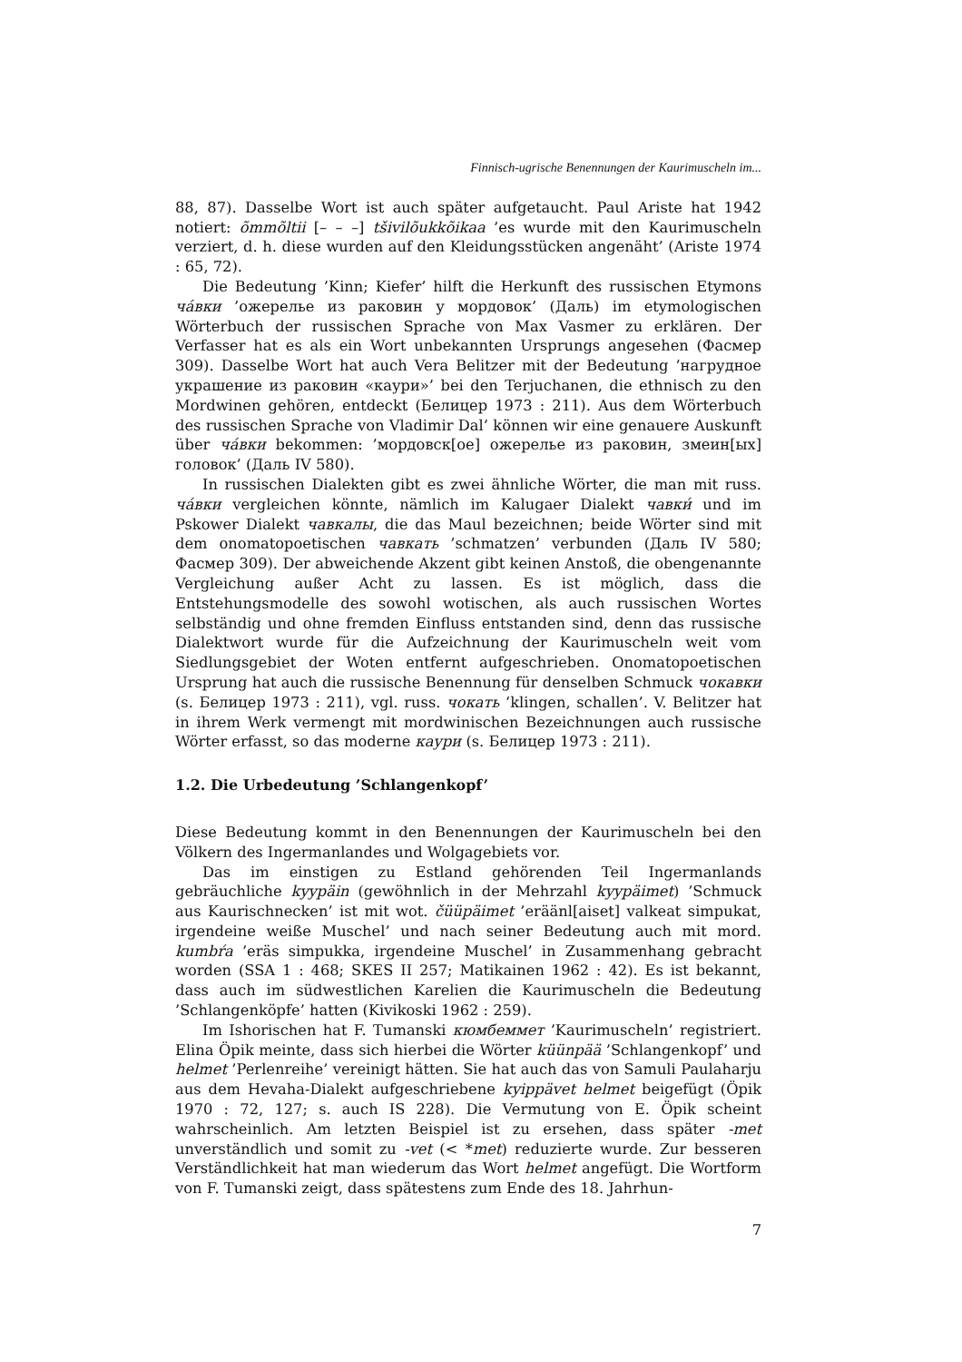Finnisch-ugrische Benennungen der Kaurimuscheln im...
88, 87). Dasselbe Wort ist auch später aufgetaucht. Paul Ariste hat 1942 notiert: õmmõltii [– – –] tšivilõukkõikaa ’es wurde mit den Kaurimuscheln verziert, d. h. diese wurden auf den Kleidungsstücken angenäht’ (Ariste 1974 : 65, 72).
Die Bedeutung ’Kinn; Kiefer’ hilft die Herkunft des russischen Etymons ча́вки ’ожерелье из раковин у мордовок’ (Даль) im etymologischen Wörterbuch der russischen Sprache von Max Vasmer zu erklären. Der Verfasser hat es als ein Wort unbekannten Ursprungs angesehen (Фасмер 309). Dasselbe Wort hat auch Vera Belitzer mit der Bedeutung ’нагрудное украшение из раковин «каури»’ bei den Terjuchanen, die ethnisch zu den Mordwinen gehören, entdeckt (Белицер 1973 : 211). Aus dem Wörterbuch des russischen Sprache von Vladimir Dal’ können wir eine genauere Auskunft über ча́вки bekommen: ’мордовск[ое] ожерелье из раковин, змеин[ых] головок’ (Даль IV 580).
In russischen Dialekten gibt es zwei ähnliche Wörter, die man mit russ. ча́вки vergleichen könnte, nämlich im Kalugaer Dialekt чавки́ und im Pskower Dialekt чавкалы, die das Maul bezeichnen; beide Wörter sind mit dem onomatopoetischen чавкать ’schmatzen’ verbunden (Даль IV 580; Фасмер 309). Der abweichende Akzent gibt keinen Anstoß, die obengenannte Vergleichung außer Acht zu lassen. Es ist möglich, dass die Entstehungsmodelle des sowohl wotischen, als auch russischen Wortes selbständig und ohne fremden Einfluss entstanden sind, denn das russische Dialektwort wurde für die Aufzeichnung der Kaurimuscheln weit vom Siedlungsgebiet der Woten entfernt aufgeschrieben. Onomatopoetischen Ursprung hat auch die russische Benennung für denselben Schmuck чокавки (s. Белицер 1973 : 211), vgl. russ. чокать ’klingen, schallen’. V. Belitzer hat in ihrem Werk vermengt mit mordwinischen Bezeichnungen auch russische Wörter erfasst, so das moderne каури (s. Белицер 1973 : 211).
1.2. Die Urbedeutung ’Schlangenkopf’
Diese Bedeutung kommt in den Benennungen der Kaurimuscheln bei den Völkern des Ingermanlandes und Wolgagebiets vor.
Das im einstigen zu Estland gehörenden Teil Ingermanlands gebräuchliche kyypäin (gewöhnlich in der Mehrzahl kyypäimet) ’Schmuck aus Kaurischnecken’ ist mit wot. čüüpäimet ’eräänl[aiset] valkeat simpukat, irgendeine weiße Muschel’ und nach seiner Bedeutung auch mit mord. kumbŕa ’eräs simpukka, irgendeine Muschel’ in Zusammenhang gebracht worden (SSA 1 : 468; SKES II 257; Matikainen 1962 : 42). Es ist bekannt, dass auch im südwestlichen Karelien die Kaurimuscheln die Bedeutung ’Schlangenköpfe’ hatten (Kivikoski 1962 : 259).
Im Ishorischen hat F. Tumanski кюмбеммет ’Kaurimuscheln’ registriert. Elina Öpik meinte, dass sich hierbei die Wörter küünpää ’Schlangenkopf’ und helmet ’Perlenreihe’ vereinigt hätten. Sie hat auch das von Samuli Paulaharju aus dem Hevaha-Dialekt aufgeschriebene kyippävet helmet beigefügt (Öpik 1970 : 72, 127; s. auch IS 228). Die Vermutung von E. Öpik scheint wahrscheinlich. Am letzten Beispiel ist zu ersehen, dass später -met unverständlich und somit zu -vet (< *met) reduzierte wurde. Zur besseren Verständlichkeit hat man wiederum das Wort helmet angefügt. Die Wortform von F. Tumanski zeigt, dass spätestens zum Ende des 18. Jahrhun-
7